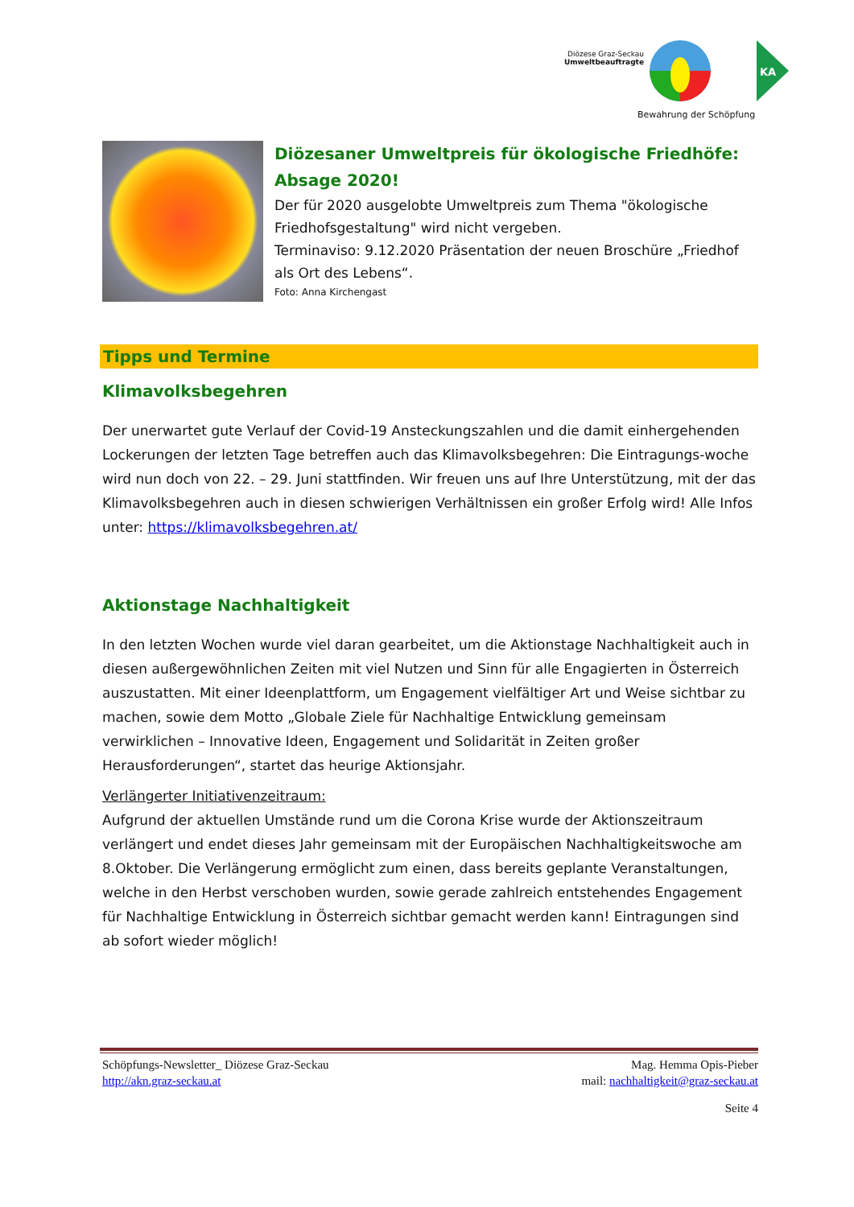Diözese Graz-Seckau
Umweltbeauftragte
Bewahrung der Schöpfung
KA
Diözesaner Umweltpreis für ökologische Friedhöfe: Absage 2020!
Der für 2020 ausgelobte Umweltpreis zum Thema "ökologische Friedhofsgestaltung" wird nicht vergeben.
Terminaviso: 9.12.2020 Präsentation der neuen Broschüre „Friedhof als Ort des Lebens“.
Foto: Anna Kirchengast
Tipps und Termine
Klimavolksbegehren
Der unerwartet gute Verlauf der Covid-19 Ansteckungszahlen und die damit einhergehenden Lockerungen der letzten Tage betreffen auch das Klimavolksbegehren: Die Eintragungs-woche wird nun doch von 22. – 29. Juni stattfinden. Wir freuen uns auf Ihre Unterstützung, mit der das Klimavolksbegehren auch in diesen schwierigen Verhältnissen ein großer Erfolg wird! Alle Infos unter: https://klimavolksbegehren.at/
Aktionstage Nachhaltigkeit
In den letzten Wochen wurde viel daran gearbeitet, um die Aktionstage Nachhaltigkeit auch in diesen außergewöhnlichen Zeiten mit viel Nutzen und Sinn für alle Engagierten in Österreich auszustatten. Mit einer Ideenplattform, um Engagement vielfältiger Art und Weise sichtbar zu machen, sowie dem Motto „Globale Ziele für Nachhaltige Entwicklung gemeinsam verwirklichen – Innovative Ideen, Engagement und Solidarität in Zeiten großer Herausforderungen“, startet das heurige Aktionsjahr.
Verlängerter Initiativenzeitraum:
Aufgrund der aktuellen Umstände rund um die Corona Krise wurde der Aktionszeitraum verlängert und endet dieses Jahr gemeinsam mit der Europäischen Nachhaltigkeitswoche am 8.Oktober. Die Verlängerung ermöglicht zum einen, dass bereits geplante Veranstaltungen, welche in den Herbst verschoben wurden, sowie gerade zahlreich entstehendes Engagement für Nachhaltige Entwicklung in Österreich sichtbar gemacht werden kann! Eintragungen sind ab sofort wieder möglich!
Schöpfungs-Newsletter_ Diözese Graz-Seckau
http://akn.graz-seckau.at
Mag. Hemma Opis-Pieber
mail: nachhaltigkeit@graz-seckau.at
Seite 4